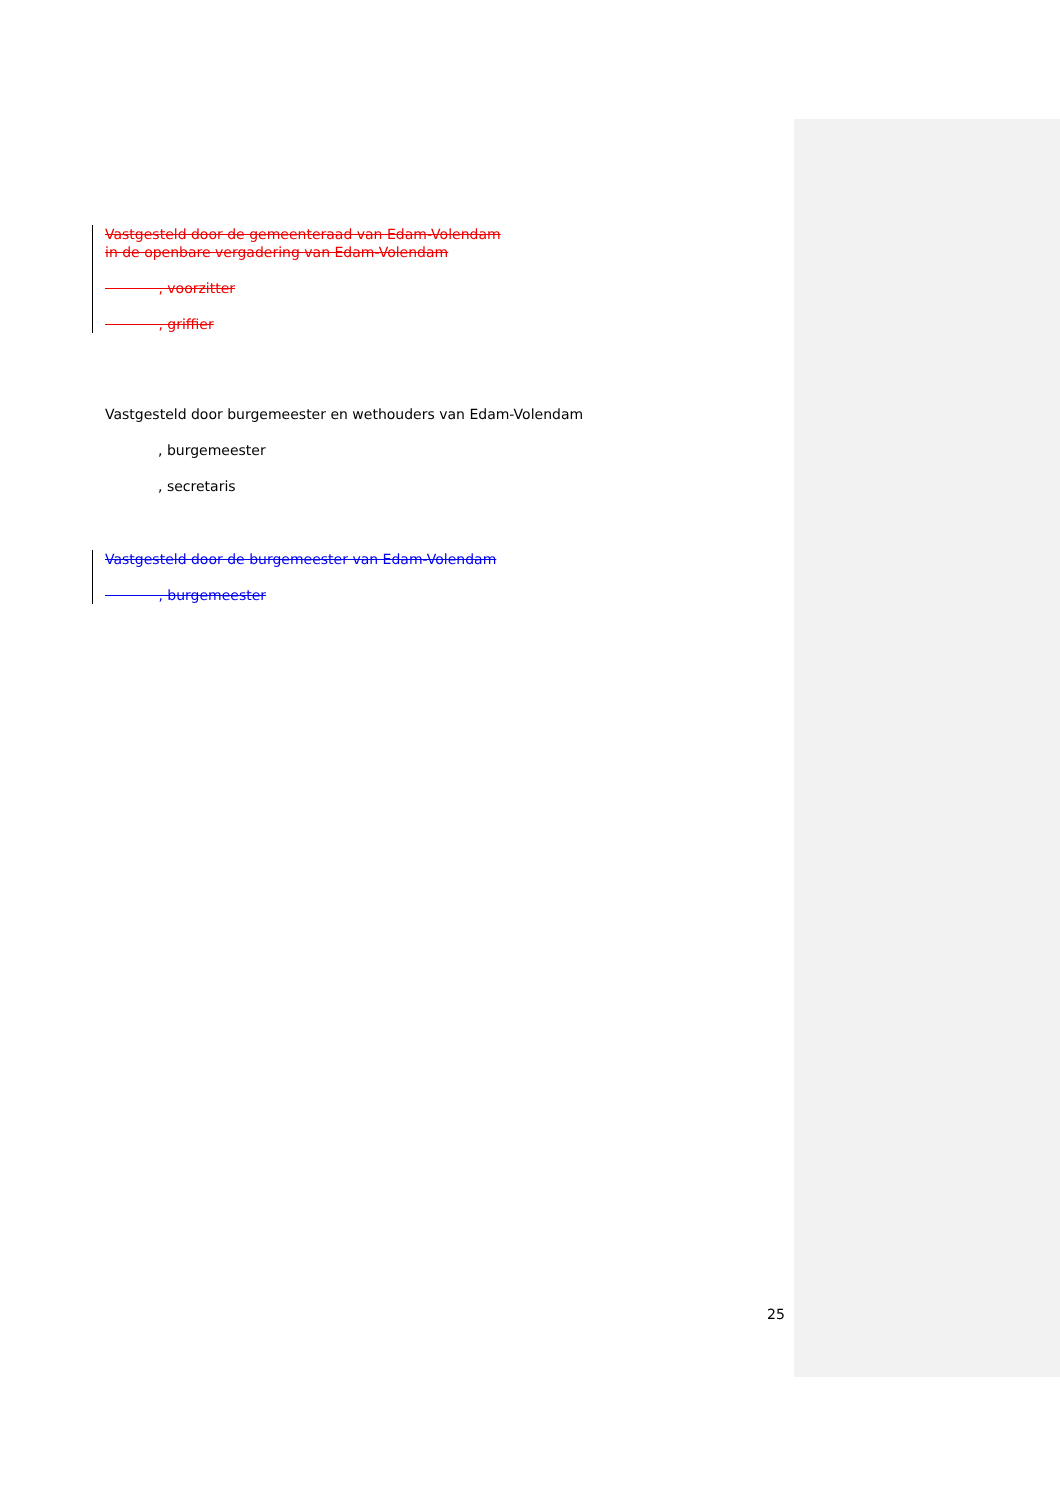Vastgesteld door de gemeenteraad van Edam-Volendam
in de openbare vergadering van Edam-Volendam
, voorzitter
, griffier
Vastgesteld door burgemeester en wethouders van Edam-Volendam
, burgemeester
, secretaris
Vastgesteld door de burgemeester van Edam-Volendam
, burgemeester
25